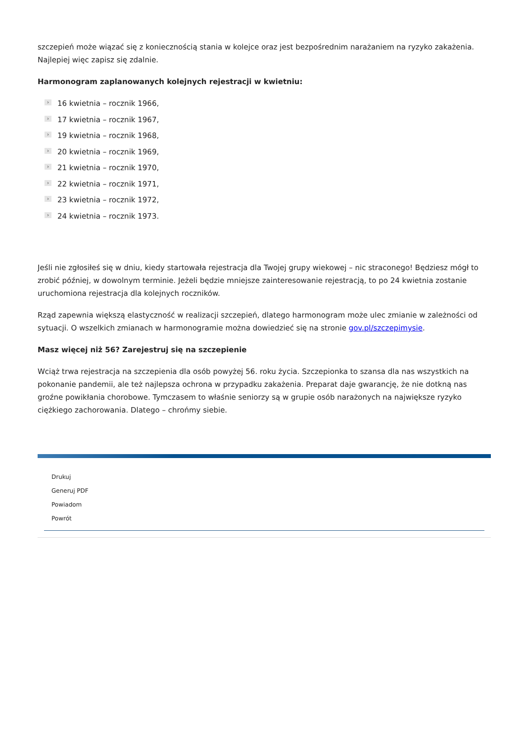szczepień może wiązać się z koniecznością stania w kolejce oraz jest bezpośrednim narażaniem na ryzyko zakażenia. Najlepiej więc zapisz się zdalnie.
Harmonogram zaplanowanych kolejnych rejestracji w kwietniu:
› 16 kwietnia – rocznik 1966,
› 17 kwietnia – rocznik 1967,
› 19 kwietnia – rocznik 1968,
› 20 kwietnia – rocznik 1969,
› 21 kwietnia – rocznik 1970,
› 22 kwietnia – rocznik 1971,
› 23 kwietnia – rocznik 1972,
› 24 kwietnia – rocznik 1973.
Jeśli nie zgłosiłeś się w dniu, kiedy startowała rejestracja dla Twojej grupy wiekowej – nic straconego! Będziesz mógł to zrobić później, w dowolnym terminie. Jeżeli będzie mniejsze zainteresowanie rejestracją, to po 24 kwietnia zostanie uruchomiona rejestracja dla kolejnych roczników.
Rząd zapewnia większą elastyczność w realizacji szczepień, dlatego harmonogram może ulec zmianie w zależności od sytuacji. O wszelkich zmianach w harmonogramie można dowiedzieć się na stronie gov.pl/szczepimysie.
Masz więcej niż 56? Zarejestruj się na szczepienie
Wciąż trwa rejestracja na szczepienia dla osób powyżej 56. roku życia. Szczepionka to szansa dla nas wszystkich na pokonanie pandemii, ale też najlepsza ochrona w przypadku zakażenia. Preparat daje gwarancję, że nie dotkną nas groźne powikłania chorobowe. Tymczasem to właśnie seniorzy są w grupie osób narażonych na największe ryzyko ciężkiego zachorowania. Dlatego – chrońmy siebie.
Drukuj
Generuj PDF
Powiadom
Powrót